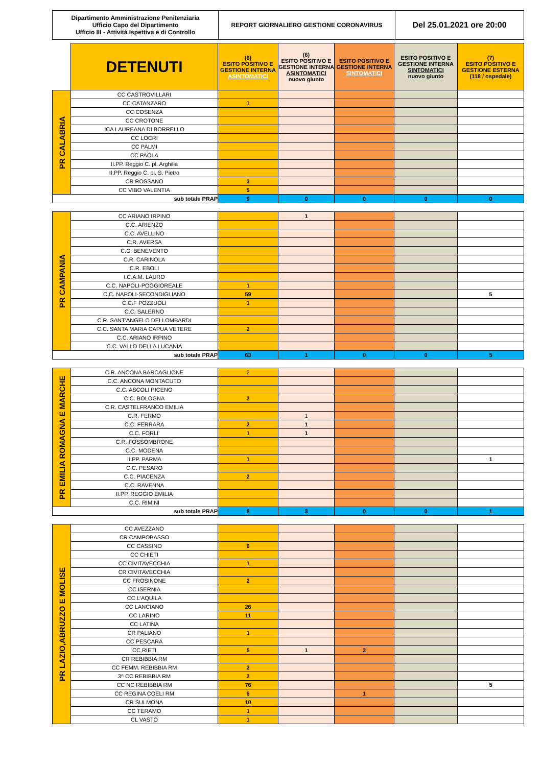| Dipartimento Amministrazione Penitenziaria Ufficio Capo del Dipartimento Ufficio III - Attività Ispettiva e di Controllo | REPORT GIORNALIERO GESTIONE CORONAVIRUS | Del 25.01.2021 ore 20:00 |
| | DETENUTI | (6) ESITO POSITIVO E GESTIONE INTERNA ASINTOMATICI | (6) ESITO POSITIVO E GESTIONE INTERNA ASINTOMATICI nuovo giunto | ESITO POSITIVO E GESTIONE INTERNA SINTOMATICI | ESITO POSITIVO E GESTIONE INTERNA SINTOMATICI nuovo giunto | (7) ESITO POSITIVO E GESTIONE ESTERNA (118 / ospedale) |
| PR CALABRIA | CC CASTROVILLARI | | | | | |
| | CC CATANZARO | 1 | | | | |
| | CC COSENZA | | | | | |
| | CC CROTONE | | | | | |
| | ICA LAUREANA DI BORRELLO | | | | | |
| | CC LOCRI | | | | | |
| | CC PALMI | | | | | |
| | CC PAOLA | | | | | |
| | II.PP. Reggio C. pl. Arghillà | | | | | |
| | II.PP. Reggio C. pl. S. Pietro | | | | | |
| | CR ROSSANO | 3 | | | | |
| | CC VIBO VALENTIA | 5 | | | | |
| sub totale PRAP | | 9 | 0 | 0 | 0 | 0 |
| PR CAMPANIA | CC ARIANO IRPINO | | 1 | | | |
| | C.C. ARIENZO | | | | | |
| | C.C. AVELLINO | | | | | |
| | C.R. AVERSA | | | | | |
| | C.C. BENEVENTO | | | | | |
| | C.R. CARINOLA | | | | | |
| | C.R. EBOLI | | | | | |
| | I.C.A.M. LAURO | | | | | |
| | C.C. NAPOLI-POGGIOREALE | 1 | | | | |
| | C.C. NAPOLI-SECONDIGLIANO | 59 | | | | 5 |
| | C.C.F POZZUOLI | 1 | | | | |
| | C.C. SALERNO | | | | | |
| | C.R. SANT'ANGELO DEI LOMBARDI | | | | | |
| | C.C. SANTA MARIA CAPUA VETERE | 2 | | | | |
| | C.C. ARIANO IRPINO | | | | | |
| | C.C. VALLO DELLA LUCANIA | | | | | |
| sub totale PRAP | | 63 | 1 | 0 | 0 | 5 |
| PR EMILIA ROMAGNA E MARCHE | C.R. ANCONA BARCAGLIONE | 2 | | | | |
| | C.C. ANCONA MONTACUTO | | | | | |
| | C.C. ASCOLI PICENO | | | | | |
| | C.C. BOLOGNA | 2 | | | | |
| | C.R. CASTELFRANCO EMILIA | | | | | |
| | C.R. FERMO | | 1 | | | |
| | C.C. FERRARA | 2 | 1 | | | |
| | C.C. FORLI' | 1 | 1 | | | |
| | C.R. FOSSOMBRONE | | | | | |
| | C.C. MODENA | | | | | |
| | II.PP. PARMA | 1 | | | | 1 |
| | C.C. PESARO | | | | | |
| | C.C. PIACENZA | 2 | | | | |
| | C.C. RAVENNA | | | | | |
| | II.PP. REGGIO EMILIA | | | | | |
| | C.C. RIMINI | | | | | |
| sub totale PRAP | | 8 | 3 | 0 | 0 | 1 |
| PR LAZIO,ABRUZZO E MOLISE | CC AVEZZANO | | | | | |
| | CR CAMPOBASSO | | | | | |
| | CC CASSINO | 6 | | | | |
| | CC CHIETI | | | | | |
| | CC CIVITAVECCHIA | 1 | | | | |
| | CR CIVITAVECCHIA | | | | | |
| | CC FROSINONE | 2 | | | | |
| | CC ISERNIA | | | | | |
| | CC L'AQUILA | | | | | |
| | CC LANCIANO | 26 | | | | |
| | CC LARINO | 11 | | | | |
| | CC LATINA | | | | | |
| | CR PALIANO | 1 | | | | |
| | CC PESCARA | | | | | |
| | CC RIETI | 5 | 1 | 2 | | |
| | CR REBIBBIA RM | | | | | |
| | CC FEMM. REBIBBIA RM | 2 | | | | |
| | 3^ CC REBIBBIA RM | 2 | | | | |
| | CC NC REBIBBIA RM | 76 | | | | 5 |
| | CC REGINA COELI RM | 6 | | 1 | | |
| | CR SULMONA | 10 | | | | |
| | CC TERAMO | 1 | | | | |
| | CL VASTO | 1 | | | | |